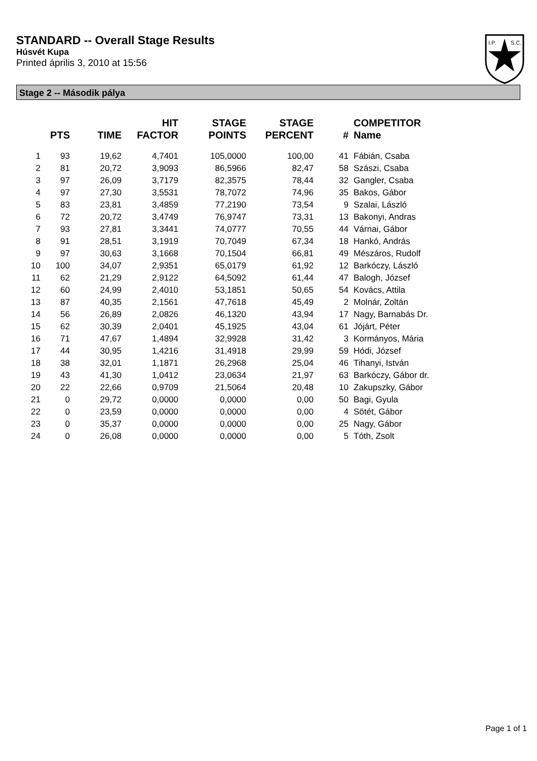STANDARD -- Overall Stage Results
Húsvét Kupa
Printed április 3, 2010 at 15:56
I.P.
S.C.
Stage 2 -- Második pálya
| | PTS | TIME | HIT FACTOR | STAGE POINTS | STAGE PERCENT | # | COMPETITOR Name |
| --- | --- | --- | --- | --- | --- | --- | --- |
| 1 | 93 | 19,62 | 4,7401 | 105,0000 | 100,00 | 41 | Fábián, Csaba |
| 2 | 81 | 20,72 | 3,9093 | 86,5966 | 82,47 | 58 | Szászi, Csaba |
| 3 | 97 | 26,09 | 3,7179 | 82,3575 | 78,44 | 32 | Gangler, Csaba |
| 4 | 97 | 27,30 | 3,5531 | 78,7072 | 74,96 | 35 | Bakos, Gábor |
| 5 | 83 | 23,81 | 3,4859 | 77,2190 | 73,54 | 9 | Szalai, László |
| 6 | 72 | 20,72 | 3,4749 | 76,9747 | 73,31 | 13 | Bakonyi, Andras |
| 7 | 93 | 27,81 | 3,3441 | 74,0777 | 70,55 | 44 | Várnai, Gábor |
| 8 | 91 | 28,51 | 3,1919 | 70,7049 | 67,34 | 18 | Hankó, András |
| 9 | 97 | 30,63 | 3,1668 | 70,1504 | 66,81 | 49 | Mészáros, Rudolf |
| 10 | 100 | 34,07 | 2,9351 | 65,0179 | 61,92 | 12 | Barkóczy, László |
| 11 | 62 | 21,29 | 2,9122 | 64,5092 | 61,44 | 47 | Balogh, József |
| 12 | 60 | 24,99 | 2,4010 | 53,1851 | 50,65 | 54 | Kovács, Attila |
| 13 | 87 | 40,35 | 2,1561 | 47,7618 | 45,49 | 2 | Molnár, Zoltán |
| 14 | 56 | 26,89 | 2,0826 | 46,1320 | 43,94 | 17 | Nagy, Barnabás Dr. |
| 15 | 62 | 30,39 | 2,0401 | 45,1925 | 43,04 | 61 | Jójárt, Péter |
| 16 | 71 | 47,67 | 1,4894 | 32,9928 | 31,42 | 3 | Kormányos, Mária |
| 17 | 44 | 30,95 | 1,4216 | 31,4918 | 29,99 | 59 | Hódi, József |
| 18 | 38 | 32,01 | 1,1871 | 26,2968 | 25,04 | 46 | Tihanyi, István |
| 19 | 43 | 41,30 | 1,0412 | 23,0634 | 21,97 | 63 | Barkóczy, Gábor dr. |
| 20 | 22 | 22,66 | 0,9709 | 21,5064 | 20,48 | 10 | Zakupszky, Gábor |
| 21 | 0 | 29,72 | 0,0000 | 0,0000 | 0,00 | 50 | Bagi, Gyula |
| 22 | 0 | 23,59 | 0,0000 | 0,0000 | 0,00 | 4 | Sötét, Gábor |
| 23 | 0 | 35,37 | 0,0000 | 0,0000 | 0,00 | 25 | Nagy, Gábor |
| 24 | 0 | 26,08 | 0,0000 | 0,0000 | 0,00 | 5 | Tóth, Zsolt |
Page 1 of 1